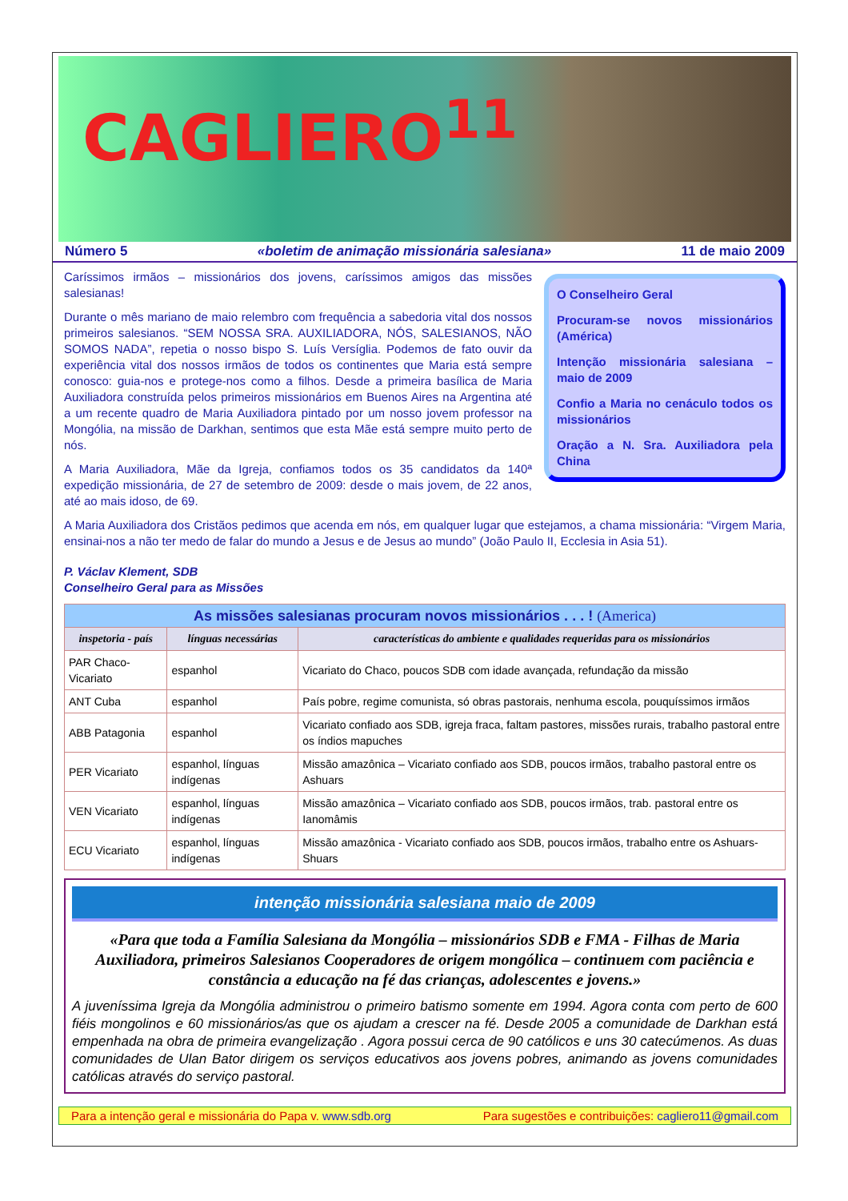CAGLIERO<sup>11</sup>
Número 5 «boletim de animação missionária salesiana» 11 de maio 2009
O Conselheiro Geral
Procuram-se novos missionários (América)
Intenção missionária salesiana – maio de 2009
Confio a Maria no cenáculo todos os missionários
Oração a N. Sra. Auxiliadora pela China
Caríssimos irmãos – missionários dos jovens, caríssimos amigos das missões salesianas!
Durante o mês mariano de maio relembro com frequência a sabedoria vital dos nossos primeiros salesianos. “SEM NOSSA SRA. AUXILIADORA, NÓS, SALESIANOS, NÃO SOMOS NADA”, repetia o nosso bispo S. Luís Versíglia. Podemos de fato ouvir da experiência vital dos nossos irmãos de todos os continentes que Maria está sempre conosco: guia-nos e protege-nos como a filhos. Desde a primeira basílica de Maria Auxiliadora construída pelos primeiros missionários em Buenos Aires na Argentina até a um recente quadro de Maria Auxiliadora pintado por um nosso jovem professor na Mongólia, na missão de Darkhan, sentimos que esta Mãe está sempre muito perto de nós.
A Maria Auxiliadora, Mãe da Igreja, confiamos todos os 35 candidatos da 140ª expedição missionária, de 27 de setembro de 2009: desde o mais jovem, de 22 anos, até ao mais idoso, de 69.
A Maria Auxiliadora dos Cristãos pedimos que acenda em nós, em qualquer lugar que estejamos, a chama missionária: “Virgem Maria, ensinai-nos a não ter medo de falar do mundo a Jesus e de Jesus ao mundo” (João Paulo II, Ecclesia in Asia 51).
P. Václav Klement, SDB
Conselheiro Geral para as Missões
| As missões salesianas procuram novos missionários . . . ! (America) | | |
| --- | --- | --- |
| inspetoria - país | línguas necessárias | características do ambiente e qualidades requeridas para os missionários |
| PAR Chaco-Vicariato | espanhol | Vicariato do Chaco, poucos SDB com idade avançada, refundação da missão |
| ANT Cuba | espanhol | País pobre, regime comunista, só obras pastorais, nenhuma escola, pouquíssimos irmãos |
| ABB Patagonia | espanhol | Vicariato confiado aos SDB, igreja fraca, faltam pastores, missões rurais, trabalho pastoral entre os índios mapuches |
| PER Vicariato | espanhol, línguas indígenas | Missão amazônica – Vicariato confiado aos SDB, poucos irmãos, trabalho pastoral entre os Ashuars |
| VEN Vicariato | espanhol, línguas indígenas | Missão amazônica – Vicariato confiado aos SDB, poucos irmãos, trab. pastoral entre os Ianomâmis |
| ECU Vicariato | espanhol, línguas indígenas | Missão amazônica - Vicariato confiado aos SDB, poucos irmãos, trabalho entre os Ashuars-Shuars |
intenção missionária salesiana maio de 2009
«Para que toda a Família Salesiana da Mongólia – missionários SDB e FMA - Filhas de Maria Auxiliadora, primeiros Salesianos Cooperadores de origem mongólica – continuem com paciência e constância a educação na fé das crianças, adolescentes e jovens.»
A juveníssima Igreja da Mongólia administrou o primeiro batismo somente em 1994. Agora conta com perto de 600 fiéis mongolinos e 60 missionários/as que os ajudam a crescer na fé. Desde 2005 a comunidade de Darkhan está empenhada na obra de primeira evangelização . Agora possui cerca de 90 católicos e uns 30 catecúmenos. As duas comunidades de Ulan Bator dirigem os serviços educativos aos jovens pobres, animando as jovens comunidades católicas através do serviço pastoral.
Para a intenção geral e missionária do Papa v. www.sdb.org Para sugestões e contribuições: cagliero11@gmail.com